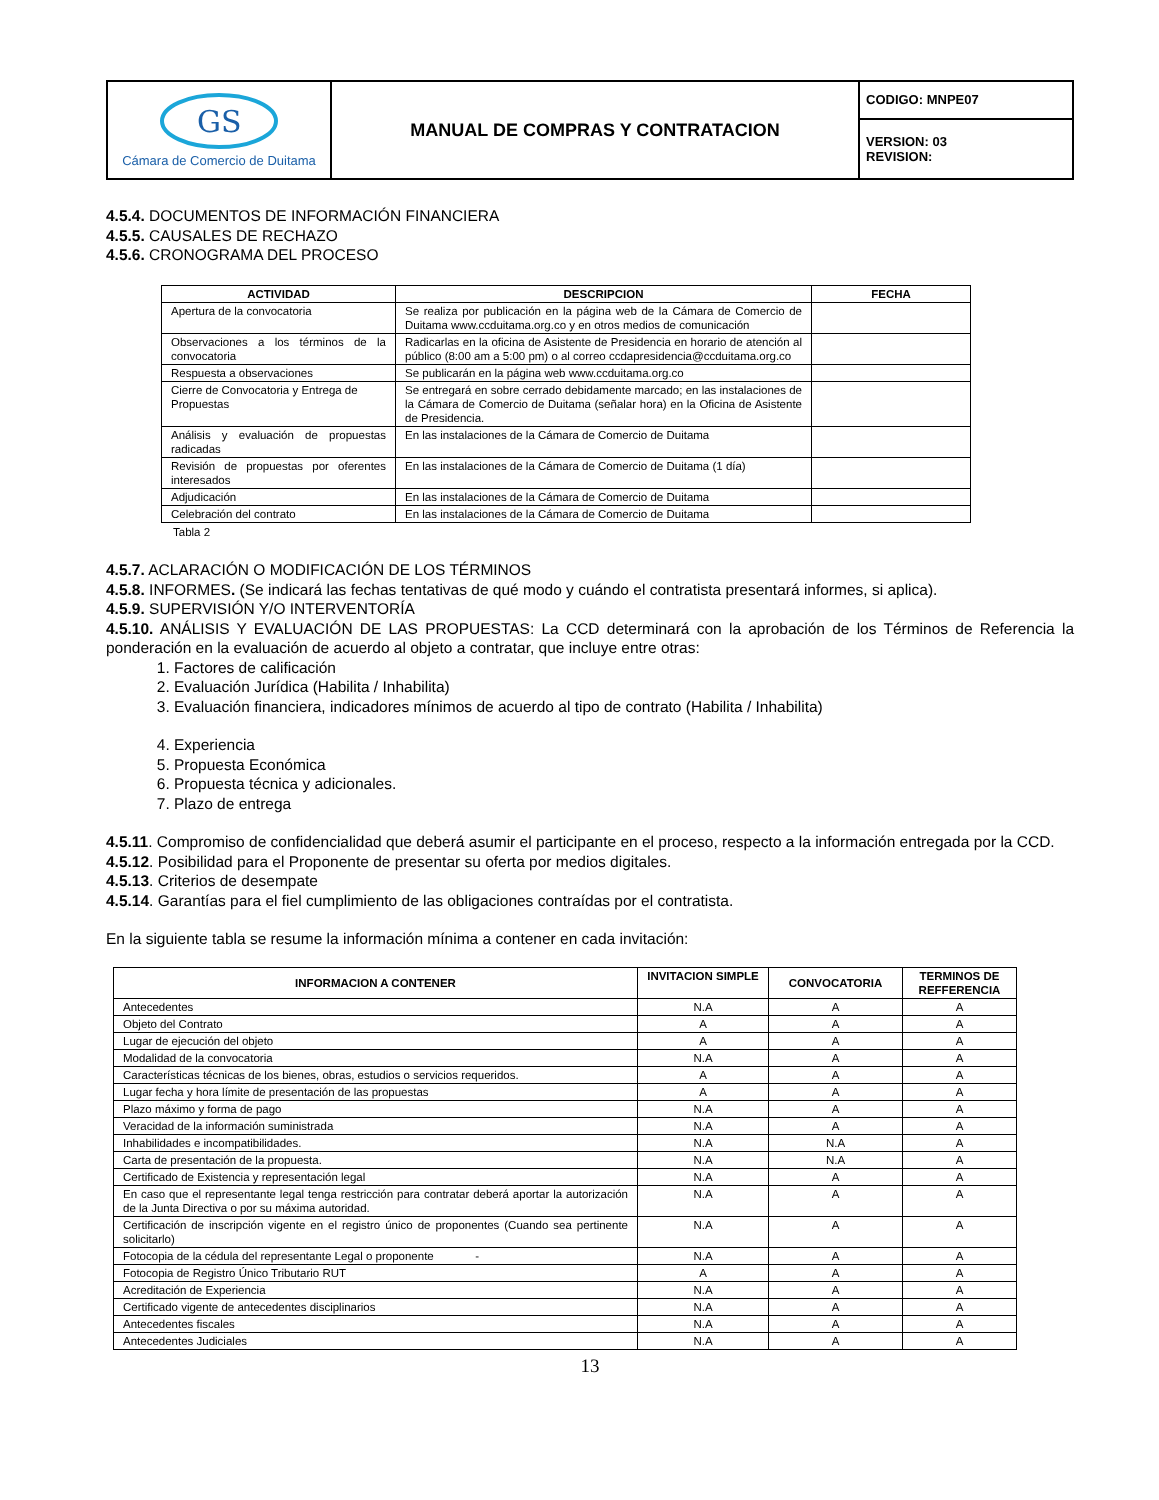| GS Cámara de Comercio de Duitama | MANUAL DE COMPRAS Y CONTRATACION | CODIGO: MNPE07 |
| | | VERSION: 03 REVISION: |
4.5.4. DOCUMENTOS DE INFORMACIÓN FINANCIERA
4.5.5. CAUSALES DE RECHAZO
4.5.6. CRONOGRAMA DEL PROCESO
| ACTIVIDAD | DESCRIPCION | FECHA |
| --- | --- | --- |
| Apertura de la convocatoria | Se realiza por publicación en la página web de la Cámara de Comercio de Duitama www.ccduitama.org.co y en otros medios de comunicación | |
| Observaciones a los términos de la convocatoria | Radicarlas en la oficina de Asistente de Presidencia en horario de atención al público (8:00 am a 5:00 pm) o al correo ccdapresidencia@ccduitama.org.co | |
| Respuesta a observaciones | Se publicarán en la página web www.ccduitama.org.co | |
| Cierre de Convocatoria y Entrega de Propuestas | Se entregará en sobre cerrado debidamente marcado; en las instalaciones de la Cámara de Comercio de Duitama (señalar hora) en la Oficina de Asistente de Presidencia. | |
| Análisis y evaluación de propuestas radicadas | En las instalaciones de la Cámara de Comercio de Duitama | |
| Revisión de propuestas por oferentes interesados | En las instalaciones de la Cámara de Comercio de Duitama (1 día) | |
| Adjudicación | En las instalaciones de la Cámara de Comercio de Duitama | |
| Celebración del contrato | En las instalaciones de la Cámara de Comercio de Duitama | |
Tabla 2
4.5.7. ACLARACIÓN O MODIFICACIÓN DE LOS TÉRMINOS
4.5.8. INFORMES. (Se indicará las fechas tentativas de qué modo y cuándo el contratista presentará informes, si aplica).
4.5.9. SUPERVISIÓN Y/O INTERVENTORÍA
4.5.10. ANÁLISIS Y EVALUACIÓN DE LAS PROPUESTAS: La CCD determinará con la aprobación de los Términos de Referencia la ponderación en la evaluación de acuerdo al objeto a contratar, que incluye entre otras:
1. Factores de calificación
2. Evaluación Jurídica (Habilita / Inhabilita)
3. Evaluación financiera, indicadores mínimos de acuerdo al tipo de contrato (Habilita / Inhabilita)
4. Experiencia
5. Propuesta Económica
6. Propuesta técnica y adicionales.
7. Plazo de entrega
4.5.11. Compromiso de confidencialidad que deberá asumir el participante en el proceso, respecto a la información entregada por la CCD.
4.5.12. Posibilidad para el Proponente de presentar su oferta por medios digitales.
4.5.13. Criterios de desempate
4.5.14. Garantías para el fiel cumplimiento de las obligaciones contraídas por el contratista.
En la siguiente tabla se resume la información mínima a contener en cada invitación:
| INFORMACION A CONTENER | INVITACION SIMPLE | CONVOCATORIA | TERMINOS DE REFFERENCIA |
| --- | --- | --- | --- |
| Antecedentes | N.A | A | A |
| Objeto del Contrato | A | A | A |
| Lugar de ejecución del objeto | A | A | A |
| Modalidad de la convocatoria | N.A | A | A |
| Características técnicas de los bienes, obras, estudios o servicios requeridos. | A | A | A |
| Lugar fecha y hora límite de presentación de las propuestas | A | A | A |
| Plazo máximo y forma de pago | N.A | A | A |
| Veracidad de la información suministrada | N.A | A | A |
| Inhabilidades e incompatibilidades. | N.A | N.A | A |
| Carta de presentación de la propuesta. | N.A | N.A | A |
| Certificado de Existencia y representación legal | N.A | A | A |
| En caso que el representante legal tenga restricción para contratar deberá aportar la autorización de la Junta Directiva o por su máxima autoridad. | N.A | A | A |
| Certificación de inscripción vigente en el registro único de proponentes (Cuando sea pertinente solicitarlo) | N.A | A | A |
| Fotocopia de la cédula del representante Legal o proponente - | N.A | A | A |
| Fotocopia de Registro Único Tributario RUT | A | A | A |
| Acreditación de Experiencia | N.A | A | A |
| Certificado vigente de antecedentes disciplinarios | N.A | A | A |
| Antecedentes fiscales | N.A | A | A |
| Antecedentes Judiciales | N.A | A | A |
13